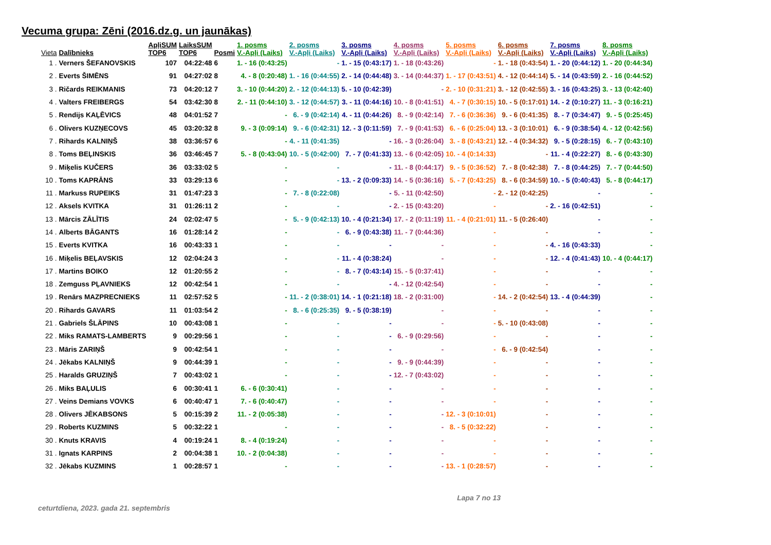Vecuma grupa: Zēni (2016.dz.g. un jaunākas)
| Vieta | Dalībnieks | ApļiSUM TOP6 | LaiksSUM TOP6 | Posmi | 1. posms V.-Apļi (Laiks) | 2. posms V.-Apļi (Laiks) | 3. posms V.-Apļi (Laiks) | 4. posms V.-Apļi (Laiks) | 5. posms V.-Apļi (Laiks) | 6. posms V.-Apļi (Laiks) | 7. posms V.-Apļi (Laiks) | 8. posms V.-Apļi (Laiks) |
| --- | --- | --- | --- | --- | --- | --- | --- | --- | --- | --- | --- | --- |
| 1 . | Verners ŠEFANOVSKIS | 107 | 04:22:48 | 6 | 1. - 16 (0:43:25) | - | 1. - 15 (0:43:17) | 1. - 18 (0:43:26) | - | 1. - 18 (0:43:54) | 1. - 20 (0:44:12) | 1. - 20 (0:44:34) |
| 2 . | Everts ŠIMĒNS | 91 | 04:27:02 | 8 | 4. - 8 (0:20:48) | 1. - 16 (0:44:55) | 2. - 14 (0:44:48) | 3. - 14 (0:44:37) | 1. - 17 (0:43:51) | 4. - 12 (0:44:14) | 5. - 14 (0:43:59) | 2. - 16 (0:44:52) |
| 3 . | Ričards REIKMANIS | 73 | 04:20:12 | 7 | 3. - 10 (0:44:20) | 2. - 12 (0:44:13) | 5. - 10 (0:42:39) | - | 2. - 10 (0:31:21) | 3. - 12 (0:42:55) | 3. - 16 (0:43:25) | 3. - 13 (0:42:40) |
| 4 . | Valters FREIBERGS | 54 | 03:42:30 | 8 | 2. - 11 (0:44:10) | 3. - 12 (0:44:57) | 3. - 11 (0:44:16) | 10. - 8 (0:41:51) | 4. - 7 (0:30:15) | 10. - 5 (0:17:01) | 14. - 2 (0:10:27) | 11. - 3 (0:16:21) |
| 5 . | Rendijs KAĻĒVICS | 48 | 04:01:52 | 7 | - | 6. - 9 (0:42:14) | 4. - 11 (0:44:26) | 8. - 9 (0:42:14) | 7. - 6 (0:36:36) | 9. - 6 (0:41:35) | 8. - 7 (0:34:47) | 9. - 5 (0:25:45) |
| 6 . | Olivers KUZŅECOVS | 45 | 03:20:32 | 8 | 9. - 3 (0:09:14) | 9. - 6 (0:42:31) | 12. - 3 (0:11:59) | 7. - 9 (0:41:53) | 6. - 6 (0:25:04) | 13. - 3 (0:10:01) | 6. - 9 (0:38:54) | 4. - 12 (0:42:56) |
| 7 . | Rihards KALNIŅŠ | 38 | 03:36:57 | 6 | - | 4. - 11 (0:41:35) | - | 16. - 3 (0:26:04) | 3. - 8 (0:43:21) | 12. - 4 (0:34:32) | 9. - 5 (0:28:15) | 6. - 7 (0:43:10) |
| 8 . | Toms BEĻINSKIS | 36 | 03:46:45 | 7 | 5. - 8 (0:43:04) | 10. - 5 (0:42:00) | 7. - 7 (0:41:33) | 13. - 6 (0:42:05) | 10. - 4 (0:14:33) | - | 11. - 4 (0:22:27) | 8. - 6 (0:43:30) |
| 9 . | Miķelis KUČERS | 36 | 03:33:02 | 5 | - | - | - | 11. - 8 (0:44:17) | 9. - 5 (0:36:52) | 7. - 8 (0:42:38) | 7. - 8 (0:44:25) | 7. - 7 (0:44:50) |
| 10 . | Toms KAPRĀNS | 33 | 03:29:13 | 6 | - | - | 13. - 2 (0:09:33) | 14. - 5 (0:36:16) | 5. - 7 (0:43:25) | 8. - 6 (0:34:59) | 10. - 5 (0:40:43) | 5. - 8 (0:44:17) |
| 11 . | Markuss RUPEIKS | 31 | 01:47:23 | 3 | - | 7. - 8 (0:22:08) | - | 5. - 11 (0:42:50) | - | 2. - 12 (0:42:25) | - | - |
| 12 . | Aksels KVITKA | 31 | 01:26:11 | 2 | - | - | - | 2. - 15 (0:43:20) | - | - | 2. - 16 (0:42:51) | - |
| 13 . | Mārcis ZĀLĪTIS | 24 | 02:02:47 | 5 | - | 5. - 9 (0:42:13) | 10. - 4 (0:21:34) | 17. - 2 (0:11:19) | 11. - 4 (0:21:01) | 11. - 5 (0:26:40) | - | - |
| 14 . | Alberts BĀGANTS | 16 | 01:28:14 | 2 | - | - | 6. - 9 (0:43:38) | 11. - 7 (0:44:36) | - | - | - | - |
| 15 . | Everts KVITKA | 16 | 00:43:33 | 1 | - | - | - | - | - | - | 4. - 16 (0:43:33) | - |
| 16 . | Miķelis BEĻAVSKIS | 12 | 02:04:24 | 3 | - | - | 11. - 4 (0:38:24) | - | - | - | 12. - 4 (0:41:43) | 10. - 4 (0:44:17) |
| 17 . | Martins BOIKO | 12 | 01:20:55 | 2 | - | - | 8. - 7 (0:43:14) | 15. - 5 (0:37:41) | - | - | - | - |
| 18 . | Zemguss PĻAVNIEKS | 12 | 00:42:54 | 1 | - | - | - | 4. - 12 (0:42:54) | - | - | - | - |
| 19 . | Renārs MAZPRECNIEKS | 11 | 02:57:52 | 5 | - | 11. - 2 (0:38:01) | 14. - 1 (0:21:18) | 18. - 2 (0:31:00) | - | 14. - 2 (0:42:54) | 13. - 4 (0:44:39) | - |
| 20 . | Rihards GAVARS | 11 | 01:03:54 | 2 | - | 8. - 6 (0:25:35) | 9. - 5 (0:38:19) | - | - | - | - | - |
| 21 . | Gabriels ŠLĀPINS | 10 | 00:43:08 | 1 | - | - | - | - | - | 5. - 10 (0:43:08) | - | - |
| 22 . | Miks RAMATS-LAMBERTS | 9 | 00:29:56 | 1 | - | - | - | 6. - 9 (0:29:56) | - | - | - | - |
| 23 . | Māris ZARIŅŠ | 9 | 00:42:54 | 1 | - | - | - | - | - | 6. - 9 (0:42:54) | - | - |
| 24 . | Jēkabs KALNIŅŠ | 9 | 00:44:39 | 1 | - | - | - | 9. - 9 (0:44:39) | - | - | - | - |
| 25 . | Haralds GRUZIŅŠ | 7 | 00:43:02 | 1 | - | - | - | 12. - 7 (0:43:02) | - | - | - | - |
| 26 . | Miks BAĻULIS | 6 | 00:30:41 | 1 | 6. - 6 (0:30:41) | - | - | - | - | - | - | - |
| 27 . | Veins Demians VOVKS | 6 | 00:40:47 | 1 | 7. - 6 (0:40:47) | - | - | - | - | - | - | - |
| 28 . | Olivers JĒKABSONS | 5 | 00:15:39 | 2 | 11. - 2 (0:05:38) | - | - | - | 12. - 3 (0:10:01) | - | - | - |
| 29 . | Roberts KUZMINS | 5 | 00:32:22 | 1 | - | - | - | - | 8. - 5 (0:32:22) | - | - | - |
| 30 . | Knuts KRAVIS | 4 | 00:19:24 | 1 | 8. - 4 (0:19:24) | - | - | - | - | - | - | - |
| 31 . | Ignats KARPINS | 2 | 00:04:38 | 1 | 10. - 2 (0:04:38) | - | - | - | - | - | - | - |
| 32 . | Jēkabs KUZMINS | 1 | 00:28:57 | 1 | - | - | - | - | 13. - 1 (0:28:57) | - | - | - |
ceturtdiena, 2023. gada 21. septembris Lapa 7 no 13